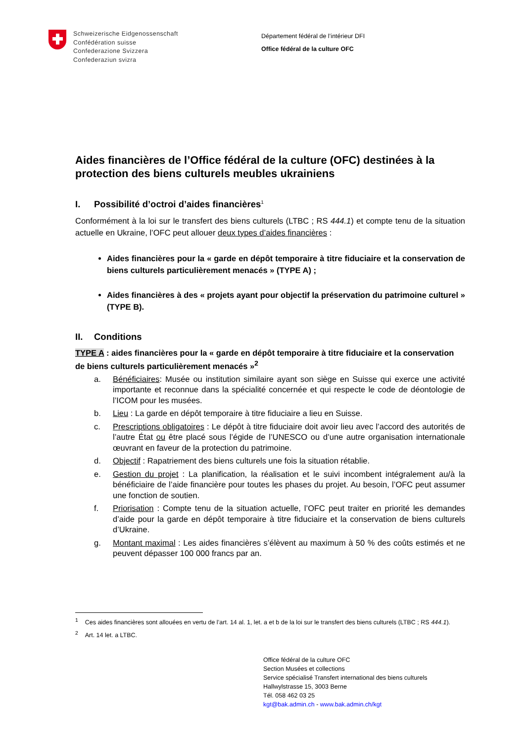Schweizerische Eidgenossenschaft
Confédération suisse
Confederazione Svizzera
Confederaziun svizra
Département fédéral de l’intérieur DFI
Office fédéral de la culture OFC
Aides financières de l’Office fédéral de la culture (OFC) destinées à la protection des biens culturels meubles ukrainiens
I. Possibilité d’octroi d’aides financières<sup>1</sup>
Conformément à la loi sur le transfert des biens culturels (LTBC ; RS 444.1) et compte tenu de la situation actuelle en Ukraine, l’OFC peut allouer deux types d’aides financières :
Aides financières pour la « garde en dépôt temporaire à titre fiduciaire et la conservation de biens culturels particulièrement menacés » (TYPE A) ;
Aides financières à des « projets ayant pour objectif la préservation du patrimoine culturel » (TYPE B).
II. Conditions
TYPE A : aides financières pour la « garde en dépôt temporaire à titre fiduciaire et la conservation de biens culturels particulièrement menacés »<sup>2</sup>
a. Bénéficiaires: Musée ou institution similaire ayant son siège en Suisse qui exerce une activité importante et reconnue dans la spécialité concernée et qui respecte le code de déontologie de l’ICOM pour les musées.
b. Lieu : La garde en dépôt temporaire à titre fiduciaire a lieu en Suisse.
c. Prescriptions obligatoires : Le dépôt à titre fiduciaire doit avoir lieu avec l’accord des autorités de l’autre État ou être placé sous l’égide de l’UNESCO ou d’une autre organisation internationale œuvrant en faveur de la protection du patrimoine.
d. Objectif : Rapatriement des biens culturels une fois la situation rétablie.
e. Gestion du projet : La planification, la réalisation et le suivi incombent intégralement au/à la bénéficiaire de l’aide financière pour toutes les phases du projet. Au besoin, l’OFC peut assumer une fonction de soutien.
f. Priorisation : Compte tenu de la situation actuelle, l’OFC peut traiter en priorité les demandes d’aide pour la garde en dépôt temporaire à titre fiduciaire et la conservation de biens culturels d’Ukraine.
g. Montant maximal : Les aides financières s’élèvent au maximum à 50 % des coûts estimés et ne peuvent dépasser 100 000 francs par an.
<sup>1</sup> Ces aides financières sont allouées en vertu de l’art. 14 al. 1, let. a et b de la loi sur le transfert des biens culturels (LTBC ; RS 444.1).
<sup>2</sup> Art. 14 let. a LTBC.
Office fédéral de la culture OFC
Section Musées et collections
Service spécialisé Transfert international des biens culturels
Hallwylstrasse 15, 3003 Berne
Tél. 058 462 03 25
kgt@bak.admin.ch - www.bak.admin.ch/kgt